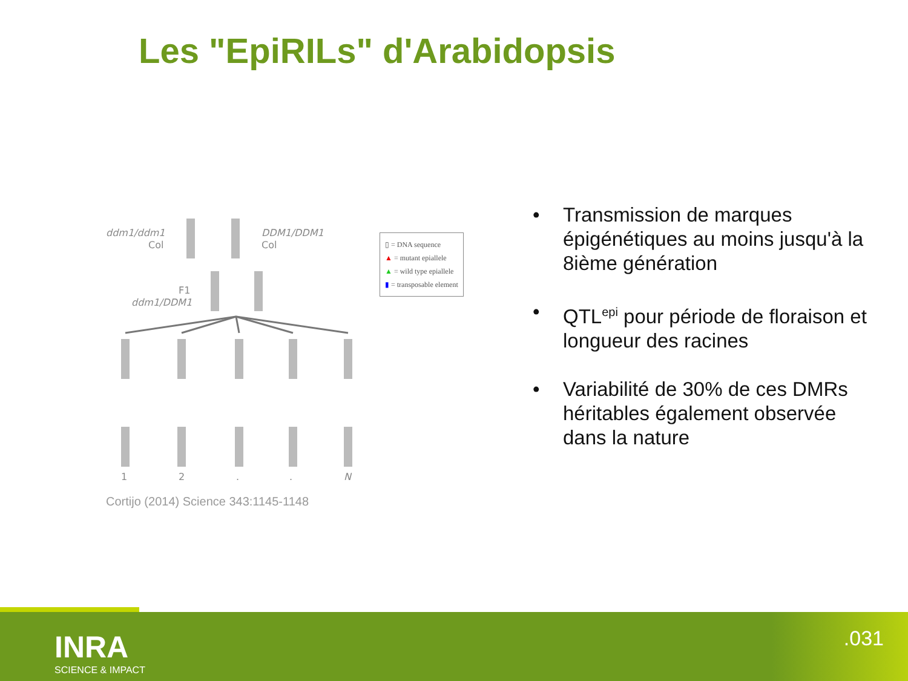Les "EpiRILs" d'Arabidopsis
ddm1/ddm1
Col
DDM1/DDM1
Col
F1
ddm1/DDM1
1
2
.
.
N
Cortijo (2014) Science 343:1145-1148
▯ = DNA sequence
▲ = mutant epiallele
▲ = wild type epiallele
▮ = transposable element
• Transmission de marques épigénétiques au moins jusqu'à la 8ième génération
• QTL<sup>epi</sup> pour période de floraison et longueur des racines
• Variabilité de 30% de ces DMRs héritables également observée dans la nature
INRA
SCIENCE & IMPACT
.031